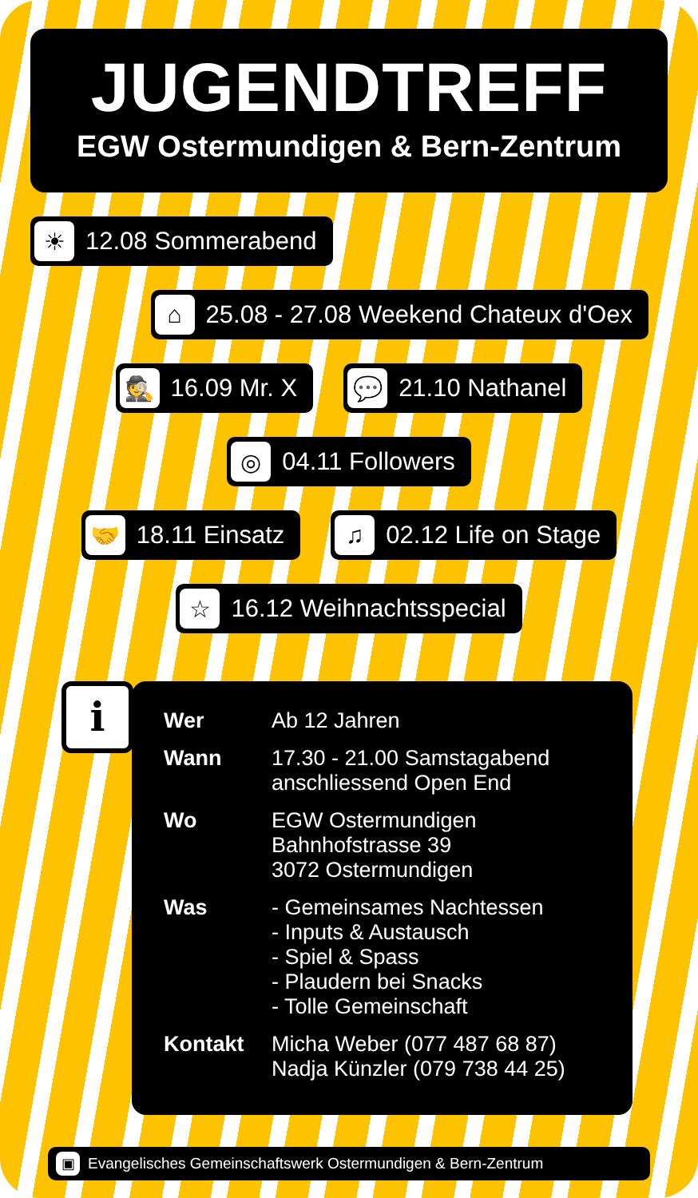JUGENDTREFF
EGW Ostermundigen & Bern-Zentrum
☀ 12.08 Sommerabend
⌂ 25.08 - 27.08 Weekend Chateux d'Oex
🕵 16.09 Mr. X
💬 21.10 Nathanel
◎ 04.11 Followers
🤝 18.11 Einsatz
♫ 02.12 Life on Stage
☆ 16.12 Weihnachtsspecial
i
| Wer | Ab 12 Jahren |
| Wann | 17.30 - 21.00 Samstagabend anschliessend Open End |
| Wo | EGW Ostermundigen Bahnhofstrasse 39 3072 Ostermundigen |
| Was | - Gemeinsames Nachtessen - Inputs & Austausch - Spiel & Spass - Plaudern bei Snacks - Tolle Gemeinschaft |
| Kontakt | Micha Weber (077 487 68 87) Nadja Künzler (079 738 44 25) |
▣ Evangelisches Gemeinschaftswerk Ostermundigen & Bern-Zentrum